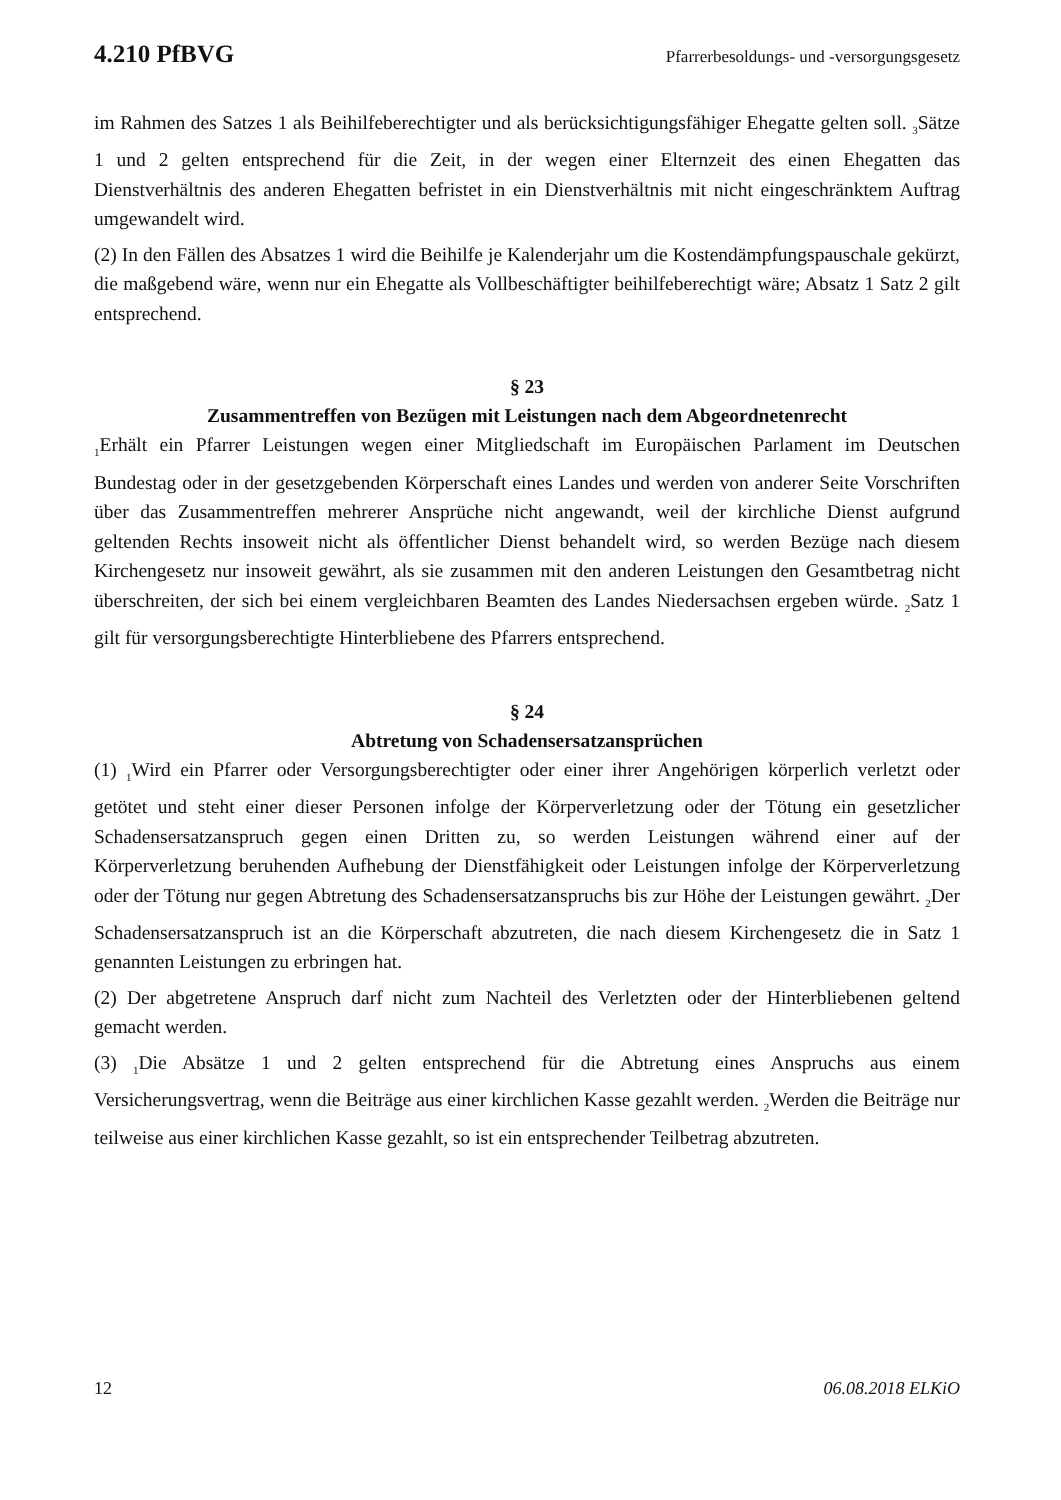4.210 PfBVG Pfarrerbesoldungs- und -versorgungsgesetz
im Rahmen des Satzes 1 als Beihilfeberechtigter und als berücksichtigungsfähiger Ehegatte gelten soll. <sub>3</sub>Sätze 1 und 2 gelten entsprechend für die Zeit, in der wegen einer Elternzeit des einen Ehegatten das Dienstverhältnis des anderen Ehegatten befristet in ein Dienstverhältnis mit nicht eingeschränktem Auftrag umgewandelt wird.
(2) In den Fällen des Absatzes 1 wird die Beihilfe je Kalenderjahr um die Kostendämpfungspauschale gekürzt, die maßgebend wäre, wenn nur ein Ehegatte als Vollbeschäftigter beihilfeberechtigt wäre; Absatz 1 Satz 2 gilt entsprechend.
§ 23
Zusammentreffen von Bezügen mit Leistungen nach dem Abgeordnetenrecht
<sub>1</sub>Erhält ein Pfarrer Leistungen wegen einer Mitgliedschaft im Europäischen Parlament im Deutschen Bundestag oder in der gesetzgebenden Körperschaft eines Landes und werden von anderer Seite Vorschriften über das Zusammentreffen mehrerer Ansprüche nicht angewandt, weil der kirchliche Dienst aufgrund geltenden Rechts insoweit nicht als öffentlicher Dienst behandelt wird, so werden Bezüge nach diesem Kirchengesetz nur insoweit gewährt, als sie zusammen mit den anderen Leistungen den Gesamtbetrag nicht überschreiten, der sich bei einem vergleichbaren Beamten des Landes Niedersachsen ergeben würde. <sub>2</sub>Satz 1 gilt für versorgungsberechtigte Hinterbliebene des Pfarrers entsprechend.
§ 24
Abtretung von Schadensersatzansprüchen
(1) <sub>1</sub>Wird ein Pfarrer oder Versorgungsberechtigter oder einer ihrer Angehörigen körperlich verletzt oder getötet und steht einer dieser Personen infolge der Körperverletzung oder der Tötung ein gesetzlicher Schadensersatzanspruch gegen einen Dritten zu, so werden Leistungen während einer auf der Körperverletzung beruhenden Aufhebung der Dienstfähigkeit oder Leistungen infolge der Körperverletzung oder der Tötung nur gegen Abtretung des Schadensersatzanspruchs bis zur Höhe der Leistungen gewährt. <sub>2</sub>Der Schadensersatzanspruch ist an die Körperschaft abzutreten, die nach diesem Kirchengesetz die in Satz 1 genannten Leistungen zu erbringen hat.
(2) Der abgetretene Anspruch darf nicht zum Nachteil des Verletzten oder der Hinterbliebenen geltend gemacht werden.
(3) <sub>1</sub>Die Absätze 1 und 2 gelten entsprechend für die Abtretung eines Anspruchs aus einem Versicherungsvertrag, wenn die Beiträge aus einer kirchlichen Kasse gezahlt werden. <sub>2</sub>Werden die Beiträge nur teilweise aus einer kirchlichen Kasse gezahlt, so ist ein entsprechender Teilbetrag abzutreten.
12 06.08.2018 ELKiO